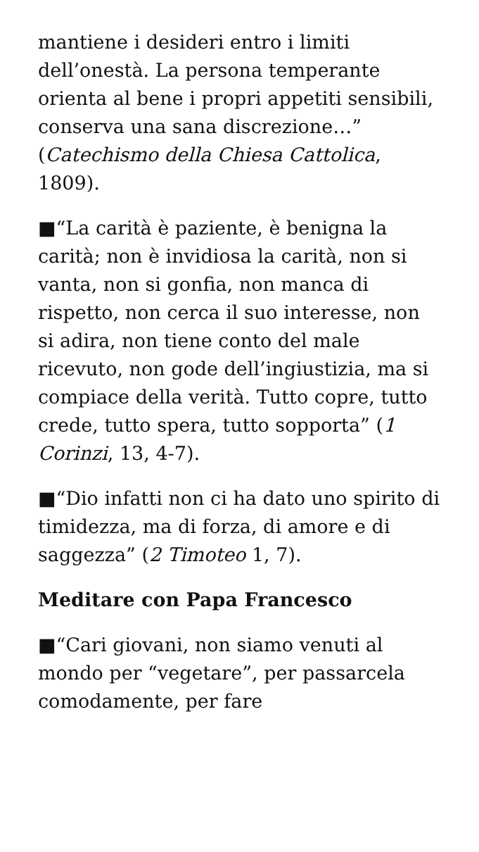mantiene i desideri entro i limiti dell’onestà. La persona temperante orienta al bene i propri appetiti sensibili, conserva una sana discrezione…” (Catechismo della Chiesa Cattolica, 1809).
■“La carità è paziente, è benigna la carità; non è invidiosa la carità, non si vanta, non si gonfia, non manca di rispetto, non cerca il suo interesse, non si adira, non tiene conto del male ricevuto, non gode dell’ingiustizia, ma si compiace della verità. Tutto copre, tutto crede, tutto spera, tutto sopporta” (1 Corinzi, 13, 4-7).
■“Dio infatti non ci ha dato uno spirito di timidezza, ma di forza, di amore e di saggezza” (2 Timoteo 1, 7).
Meditare con Papa Francesco
■“Cari giovani, non siamo venuti al mondo per “vegetare”, per passarcela comodamente, per fare